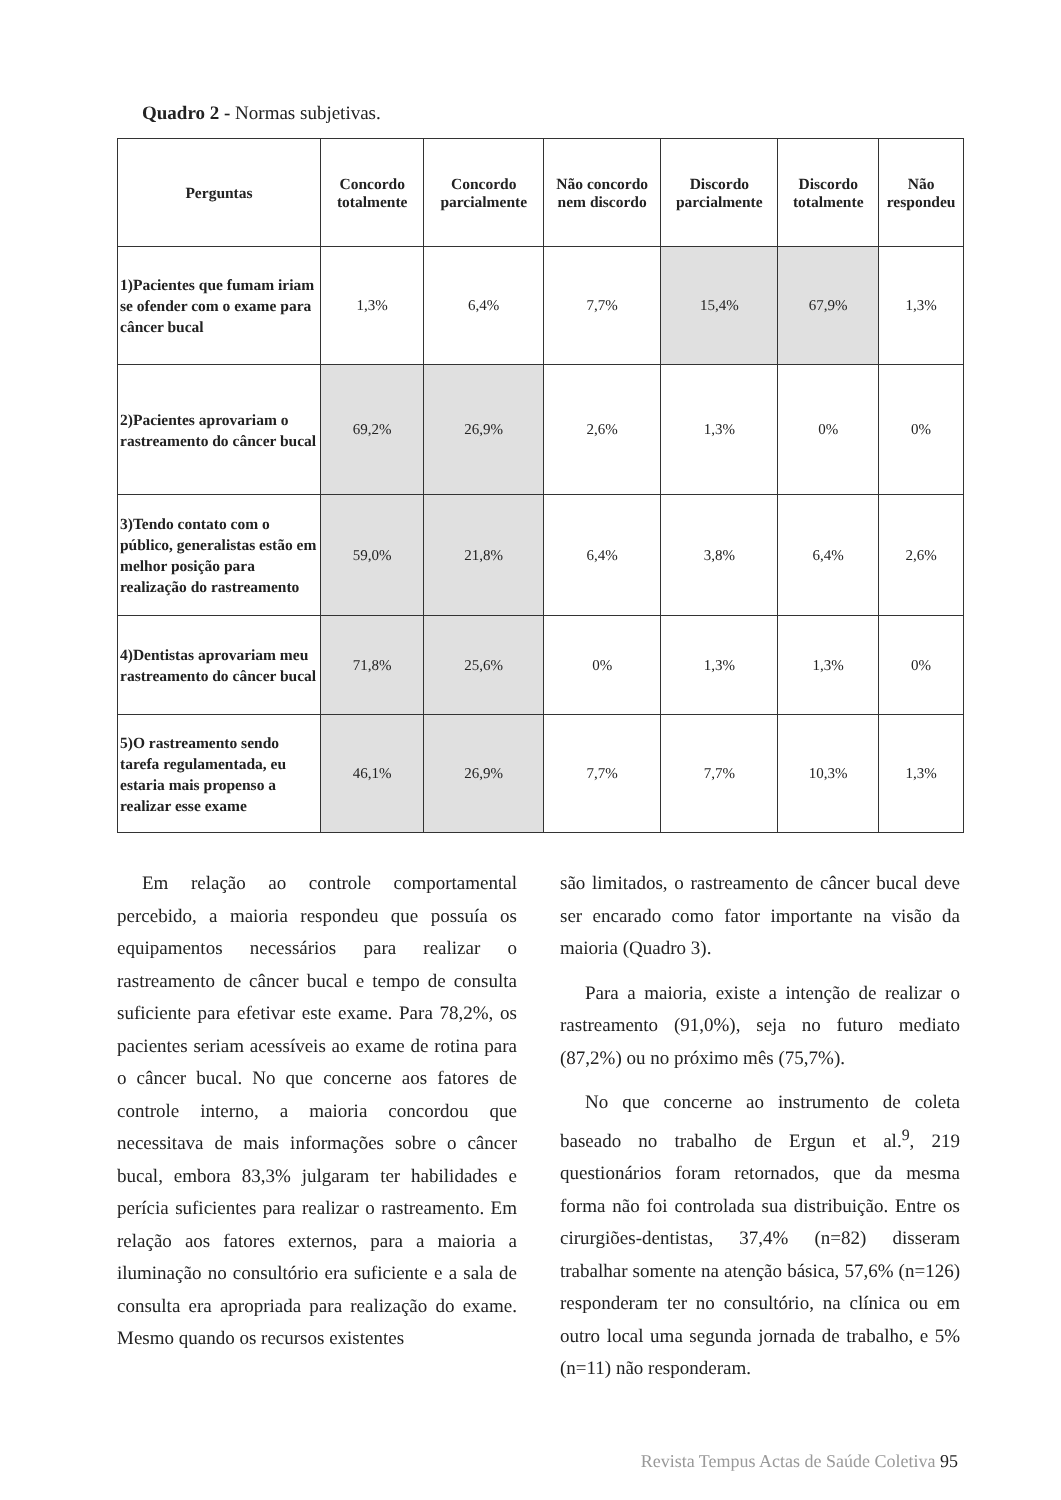Quadro 2 - Normas subjetivas.
| Perguntas | Concordo totalmente | Concordo parcialmente | Não concordo nem discordo | Discordo parcialmente | Discordo totalmente | Não respondeu |
| --- | --- | --- | --- | --- | --- | --- |
| 1)Pacientes que fumam iriam se ofender com o exame para câncer bucal | 1,3% | 6,4% | 7,7% | 15,4% | 67,9% | 1,3% |
| 2)Pacientes aprovariam o rastreamento do câncer bucal | 69,2% | 26,9% | 2,6% | 1,3% | 0% | 0% |
| 3)Tendo contato com o público, generalistas estão em melhor posição para realização do rastreamento | 59,0% | 21,8% | 6,4% | 3,8% | 6,4% | 2,6% |
| 4)Dentistas aprovariam meu rastreamento do câncer bucal | 71,8% | 25,6% | 0% | 1,3% | 1,3% | 0% |
| 5)O rastreamento sendo tarefa regulamentada, eu estaria mais propenso a realizar esse exame | 46,1% | 26,9% | 7,7% | 7,7% | 10,3% | 1,3% |
Em relação ao controle comportamental percebido, a maioria respondeu que possuía os equipamentos necessários para realizar o rastreamento de câncer bucal e tempo de consulta suficiente para efetivar este exame. Para 78,2%, os pacientes seriam acessíveis ao exame de rotina para o câncer bucal. No que concerne aos fatores de controle interno, a maioria concordou que necessitava de mais informações sobre o câncer bucal, embora 83,3% julgaram ter habilidades e perícia suficientes para realizar o rastreamento. Em relação aos fatores externos, para a maioria a iluminação no consultório era suficiente e a sala de consulta era apropriada para realização do exame. Mesmo quando os recursos existentes
são limitados, o rastreamento de câncer bucal deve ser encarado como fator importante na visão da maioria (Quadro 3).
Para a maioria, existe a intenção de realizar o rastreamento (91,0%), seja no futuro mediato (87,2%) ou no próximo mês (75,7%).
No que concerne ao instrumento de coleta baseado no trabalho de Ergun et al.<sup>9</sup>, 219 questionários foram retornados, que da mesma forma não foi controlada sua distribuição. Entre os cirurgiões-dentistas, 37,4% (n=82) disseram trabalhar somente na atenção básica, 57,6% (n=126) responderam ter no consultório, na clínica ou em outro local uma segunda jornada de trabalho, e 5% (n=11) não responderam.
Revista Tempus Actas de Saúde Coletiva 95